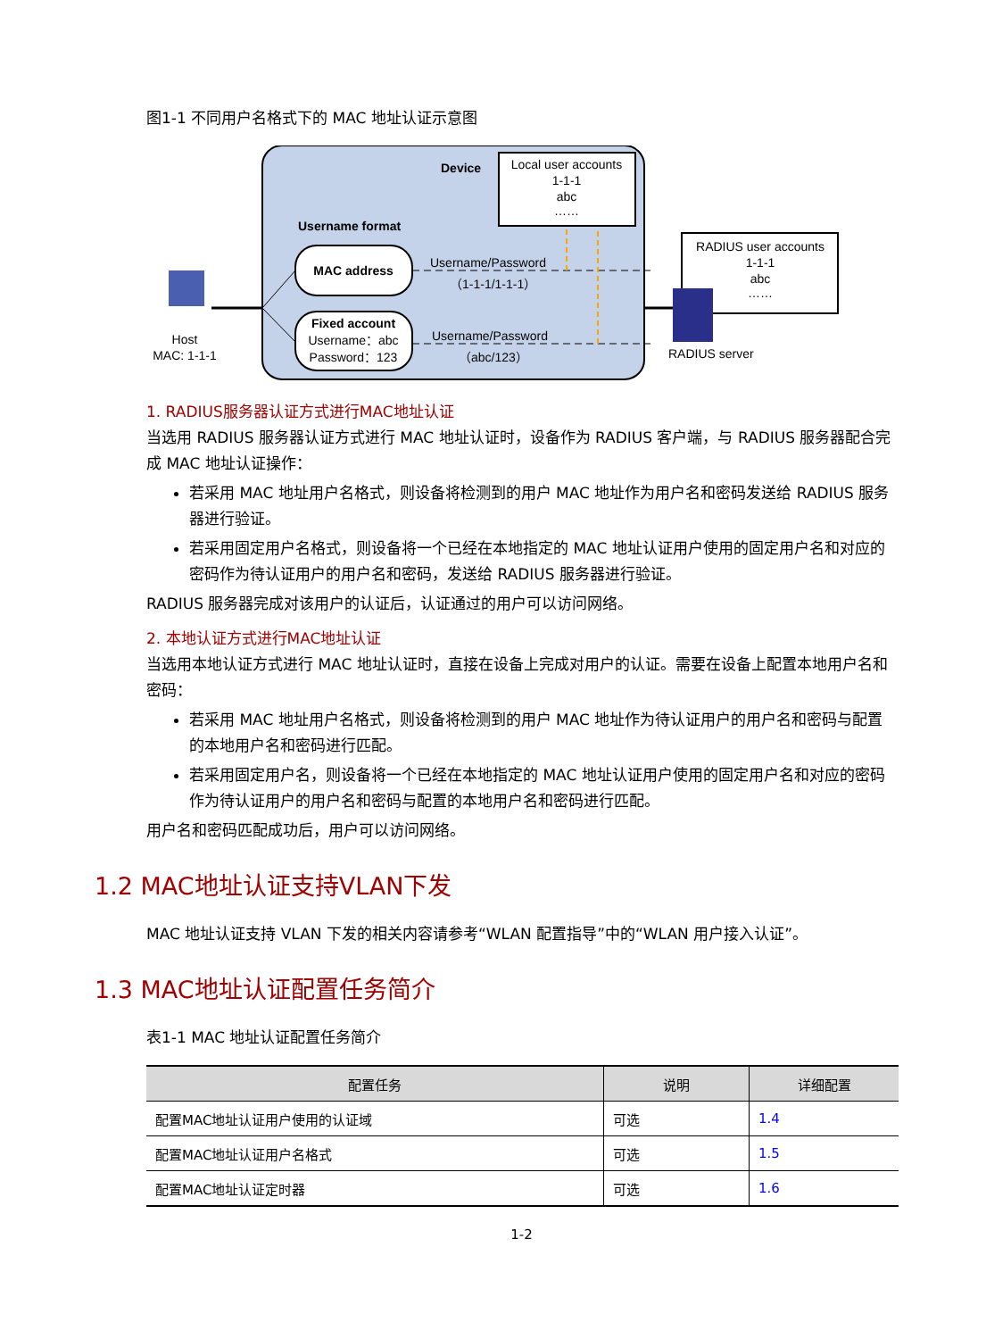图1-1 不同用户名格式下的 MAC 地址认证示意图
Device
Local user accounts
1-1-1
abc
……
Username format
MAC address
Fixed account
Username：abc
Password：123
Username/Password
（1-1-1/1-1-1）
Username/Password
（abc/123）
Host
MAC: 1-1-1
RADIUS user accounts
1-1-1
abc
……
RADIUS server
1. RADIUS服务器认证方式进行MAC地址认证
当选用 RADIUS 服务器认证方式进行 MAC 地址认证时，设备作为 RADIUS 客户端，与 RADIUS 服务器配合完成 MAC 地址认证操作：
若采用 MAC 地址用户名格式，则设备将检测到的用户 MAC 地址作为用户名和密码发送给 RADIUS 服务器进行验证。
若采用固定用户名格式，则设备将一个已经在本地指定的 MAC 地址认证用户使用的固定用户名和对应的密码作为待认证用户的用户名和密码，发送给 RADIUS 服务器进行验证。
RADIUS 服务器完成对该用户的认证后，认证通过的用户可以访问网络。
2. 本地认证方式进行MAC地址认证
当选用本地认证方式进行 MAC 地址认证时，直接在设备上完成对用户的认证。需要在设备上配置本地用户名和密码：
若采用 MAC 地址用户名格式，则设备将检测到的用户 MAC 地址作为待认证用户的用户名和密码与配置的本地用户名和密码进行匹配。
若采用固定用户名，则设备将一个已经在本地指定的 MAC 地址认证用户使用的固定用户名和对应的密码作为待认证用户的用户名和密码与配置的本地用户名和密码进行匹配。
用户名和密码匹配成功后，用户可以访问网络。
1.2 MAC地址认证支持VLAN下发
MAC 地址认证支持 VLAN 下发的相关内容请参考“WLAN 配置指导”中的“WLAN 用户接入认证”。
1.3 MAC地址认证配置任务简介
表1-1 MAC 地址认证配置任务简介
| 配置任务 | 说明 | 详细配置 |
| --- | --- | --- |
| 配置MAC地址认证用户使用的认证域 | 可选 | 1.4 |
| 配置MAC地址认证用户名格式 | 可选 | 1.5 |
| 配置MAC地址认证定时器 | 可选 | 1.6 |
1-2